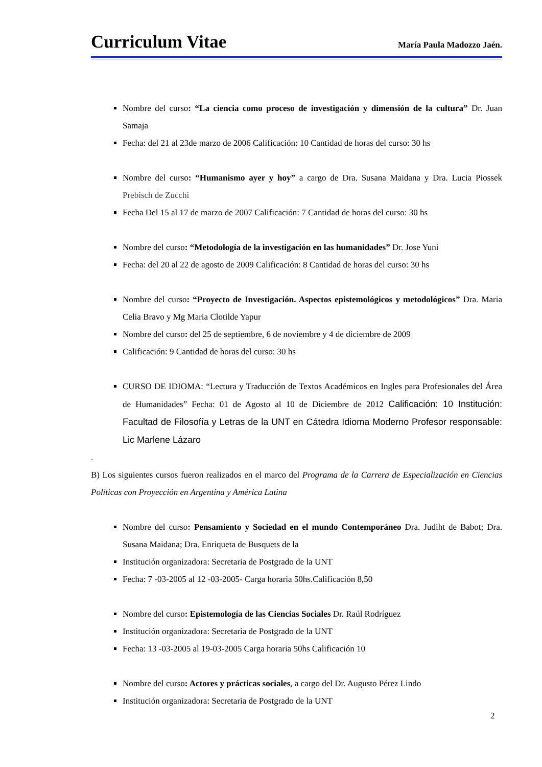Curriculum Vitae María Paula Madozzo Jaén.
Nombre del curso: “La ciencia como proceso de investigación y dimensión de la cultura” Dr. Juan Samaja
Fecha: del 21 al 23de marzo de 2006 Calificación: 10 Cantidad de horas del curso: 30 hs
Nombre del curso: “Humanismo ayer y hoy” a cargo de Dra. Susana Maidana y Dra. Lucia Piossek Prebisch de Zucchi
Fecha Del 15 al 17 de marzo de 2007 Calificación: 7 Cantidad de horas del curso: 30 hs
Nombre del curso: “Metodología de la investigación en las humanidades” Dr. Jose Yuni
Fecha: del 20 al 22 de agosto de 2009 Calificación: 8 Cantidad de horas del curso: 30 hs
Nombre del curso: “Proyecto de Investigación. Aspectos epistemológicos y metodológicos” Dra. Maria Celia Bravo y Mg Maria Clotilde Yapur
Nombre del curso: del 25 de septiembre, 6 de noviembre y 4 de diciembre de 2009
Calificación: 9 Cantidad de horas del curso: 30 hs
CURSO DE IDIOMA: “Lectura y Traducción de Textos Académicos en Ingles para Profesionales del Área de Humanidades” Fecha: 01 de Agosto al 10 de Diciembre de 2012 Calificación: 10 Institución: Facultad de Filosofía y Letras de la UNT en Cátedra Idioma Moderno Profesor responsable: Lic Marlene Lázaro
.
B) Los siguientes cursos fueron realizados en el marco del Programa de la Carrera de Especialización en Ciencias Políticas con Proyección en Argentina y América Latina
Nombre del curso: Pensamiento y Sociedad en el mundo Contemporáneo Dra. Judiht de Babot; Dra. Susana Maidana; Dra. Enriqueta de Busquets de la
Institución organizadora: Secretaria de Postgrado de la UNT
Fecha: 7 -03-2005 al 12 -03-2005- Carga horaria 50hs.Calificación 8,50
Nombre del curso: Epistemología de las Ciencias Sociales Dr. Raúl Rodríguez
Institución organizadora: Secretaria de Postgrado de la UNT
Fecha: 13 -03-2005 al 19-03-2005 Carga horaria 50hs Calificación 10
Nombre del curso: Actores y prácticas sociales, a cargo del Dr. Augusto Pérez Lindo
Institución organizadora: Secretaria de Postgrado de la UNT
2